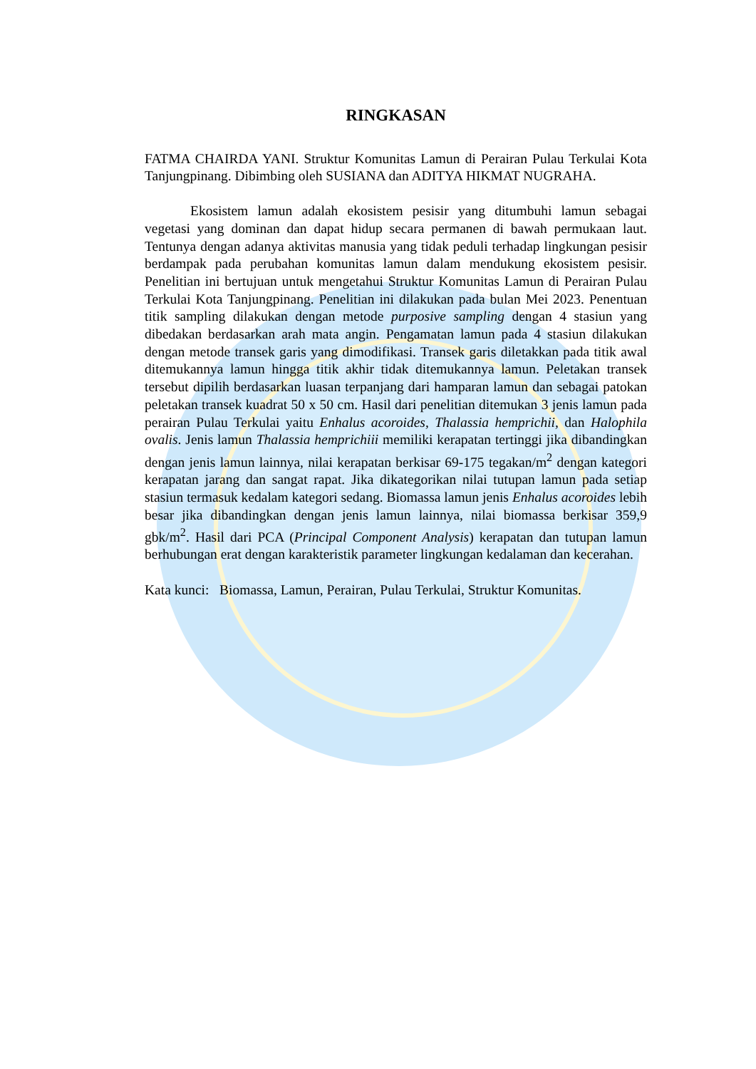RINGKASAN
FATMA CHAIRDA YANI. Struktur Komunitas Lamun di Perairan Pulau Terkulai Kota Tanjungpinang. Dibimbing oleh SUSIANA dan ADITYA HIKMAT NUGRAHA.
Ekosistem lamun adalah ekosistem pesisir yang ditumbuhi lamun sebagai vegetasi yang dominan dan dapat hidup secara permanen di bawah permukaan laut. Tentunya dengan adanya aktivitas manusia yang tidak peduli terhadap lingkungan pesisir berdampak pada perubahan komunitas lamun dalam mendukung ekosistem pesisir. Penelitian ini bertujuan untuk mengetahui Struktur Komunitas Lamun di Perairan Pulau Terkulai Kota Tanjungpinang. Penelitian ini dilakukan pada bulan Mei 2023. Penentuan titik sampling dilakukan dengan metode purposive sampling dengan 4 stasiun yang dibedakan berdasarkan arah mata angin. Pengamatan lamun pada 4 stasiun dilakukan dengan metode transek garis yang dimodifikasi. Transek garis diletakkan pada titik awal ditemukannya lamun hingga titik akhir tidak ditemukannya lamun. Peletakan transek tersebut dipilih berdasarkan luasan terpanjang dari hamparan lamun dan sebagai patokan peletakan transek kuadrat 50 x 50 cm. Hasil dari penelitian ditemukan 3 jenis lamun pada perairan Pulau Terkulai yaitu Enhalus acoroides, Thalassia hemprichii, dan Halophila ovalis. Jenis lamun Thalassia hemprichiii memiliki kerapatan tertinggi jika dibandingkan dengan jenis lamun lainnya, nilai kerapatan berkisar 69-175 tegakan/m<sup>2</sup> dengan kategori kerapatan jarang dan sangat rapat. Jika dikategorikan nilai tutupan lamun pada setiap stasiun termasuk kedalam kategori sedang. Biomassa lamun jenis Enhalus acoroides lebih besar jika dibandingkan dengan jenis lamun lainnya, nilai biomassa berkisar 359,9 gbk/m<sup>2</sup>. Hasil dari PCA (Principal Component Analysis) kerapatan dan tutupan lamun berhubungan erat dengan karakteristik parameter lingkungan kedalaman dan kecerahan.
Kata kunci: Biomassa, Lamun, Perairan, Pulau Terkulai, Struktur Komunitas.